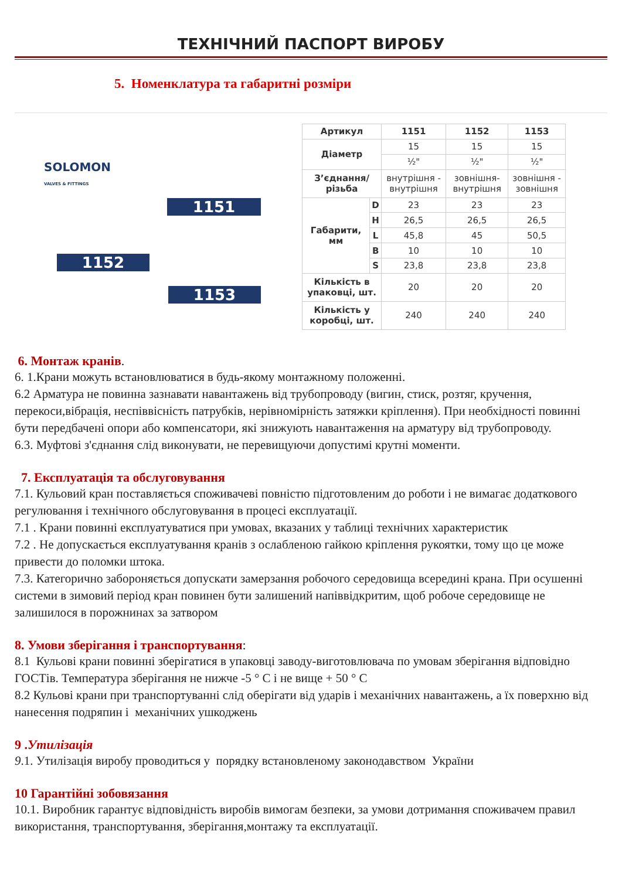ТЕХНІЧНИЙ ПАСПОРТ ВИРОБУ
5. Номенклатура та габаритні розміри
SOLOMON
VALVES & FITTINGS
1151
1152
1153
| Артикул | | 1151 | 1152 | 1153 |
| --- | --- | --- | --- | --- |
| Діаметр | | 15 | 15 | 15 |
| | | ½" | ½" | ½" |
| З’єднання/ різьба | | внутрішня - внутрішня | зовнішня- внутрішня | зовнішня - зовнішня |
| Габарити, мм | D | 23 | 23 | 23 |
| | H | 26,5 | 26,5 | 26,5 |
| | L | 45,8 | 45 | 50,5 |
| | B | 10 | 10 | 10 |
| | S | 23,8 | 23,8 | 23,8 |
| Кількість в упаковці, шт. | | 20 | 20 | 20 |
| Кількість у коробці, шт. | | 240 | 240 | 240 |
6. Монтаж кранів.
6. 1.Крани можуть встановлюватися в будь-якому монтажному положенні.
6.2 Арматура не повинна зазнавати навантажень від трубопроводу (вигин, стиск, розтяг, кручення, перекоси,вібрація, неспіввісність патрубків, нерівномірність затяжки кріплення). При необхідності повинні бути передбачені опори або компенсатори, які знижують навантаження на арматуру від трубопроводу.
6.3. Муфтові з'єднання слід виконувати, не перевищуючи допустимі крутні моменти.
7. Експлуатація та обслуговування
7.1. Кульовий кран поставляється споживачеві повністю підготовленим до роботи і не вимагає додаткового регулювання і технічного обслуговування в процесі експлуатації.
7.1 . Крани повинні експлуатуватися при умовах, вказаних у таблиці технічних характеристик
7.2 . Не допускається експлуатування кранів з ослабленою гайкою кріплення рукоятки, тому що це може привести до поломки штока.
7.3. Категорично забороняється допускати замерзання робочого середовища всередині крана. При осушенні системи в зимовий період кран повинен бути залишений напіввідкритим, щоб робоче середовище не залишилося в порожнинах за затвором
8. Умови зберігання і транспортування:
8.1 Кульові крани повинні зберігатися в упаковці заводу-виготовлювача по умовам зберігання відповідно ГОСТів. Температура зберігання не нижче -5 ° С і не вище + 50 ° С
8.2 Кульові крани при транспортуванні слід оберігати від ударів і механічних навантажень, а їх поверхню від нанесення подряпин і механічних ушкоджень
9 .Утилізація
9.1. Утилізація виробу проводиться у порядку встановленому законодавством України
10 Гарантійні зобовязання
10.1. Виробник гарантує відповідність виробів вимогам безпеки, за умови дотримання споживачем правил використання, транспортування, зберігання,монтажу та експлуатації.